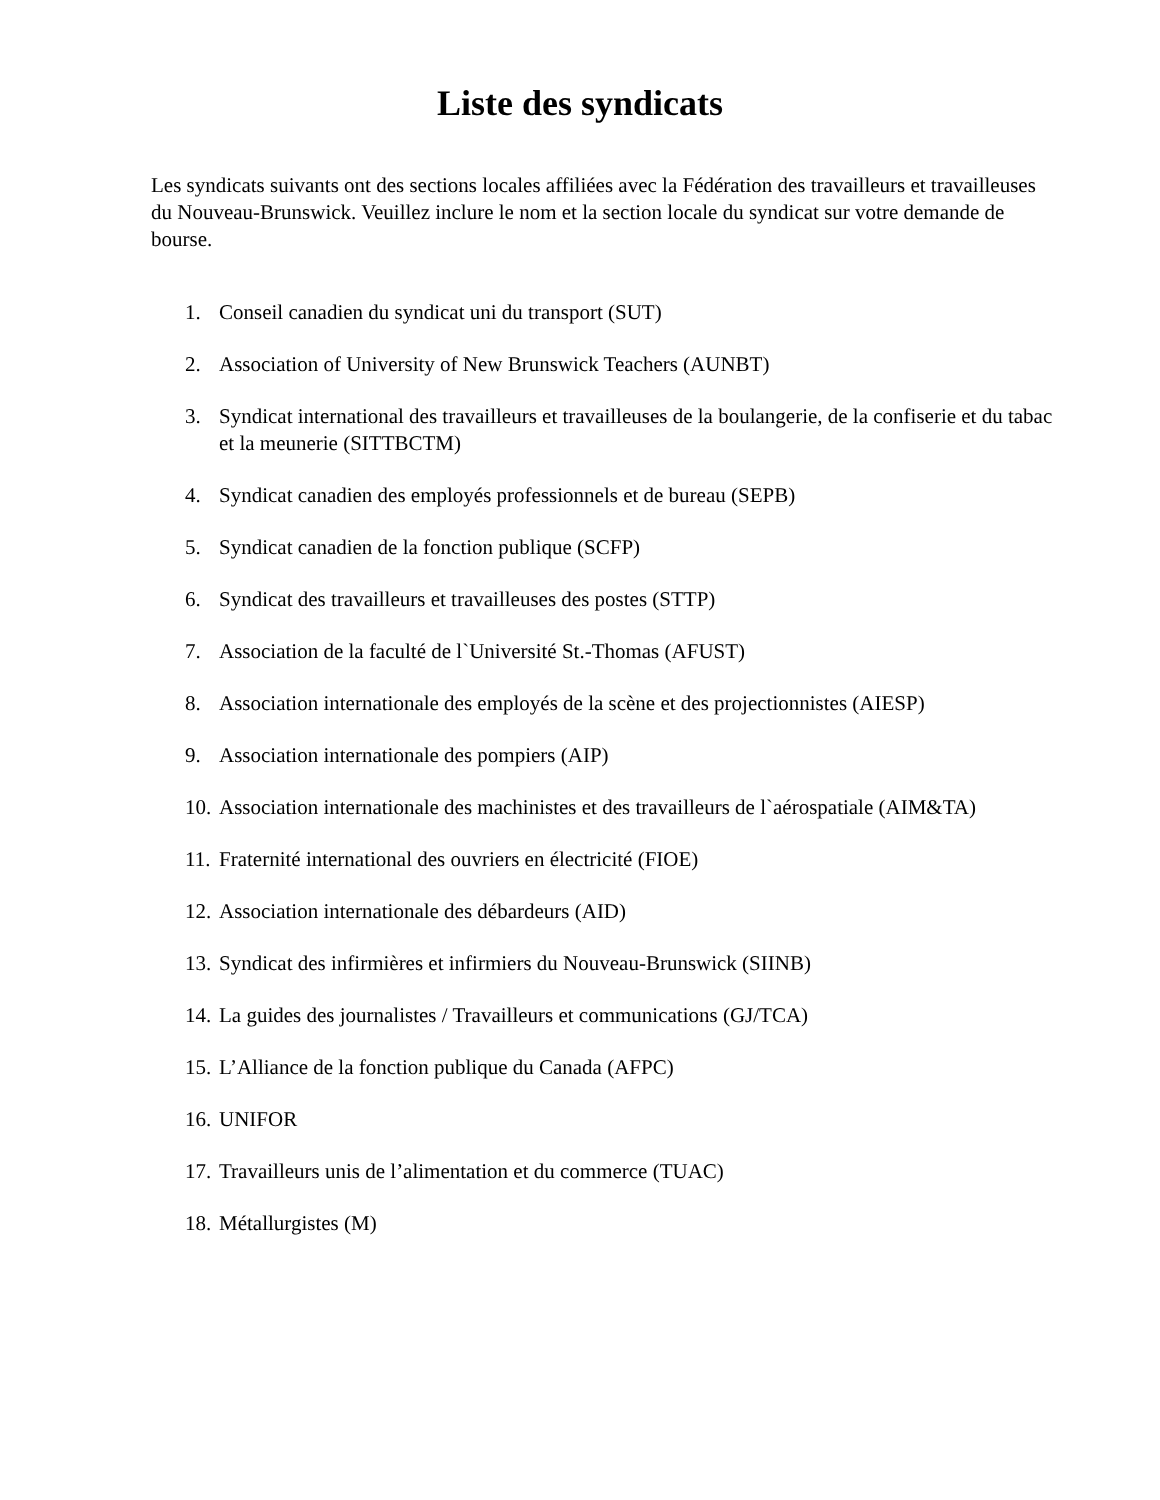Liste des syndicats
Les syndicats suivants ont des sections locales affiliées avec la Fédération des travailleurs et travailleuses du Nouveau-Brunswick. Veuillez inclure le nom et la section locale du syndicat sur votre demande de bourse.
1. Conseil canadien du syndicat uni du transport (SUT)
2. Association of University of New Brunswick Teachers (AUNBT)
3. Syndicat international des travailleurs et travailleuses de la boulangerie, de la confiserie et du tabac et la meunerie (SITTBCTM)
4. Syndicat canadien des employés professionnels et de bureau (SEPB)
5. Syndicat canadien de la fonction publique (SCFP)
6. Syndicat des travailleurs et travailleuses des postes (STTP)
7. Association de la faculté de l`Université St.-Thomas (AFUST)
8. Association internationale des employés de la scène et des projectionnistes (AIESP)
9. Association internationale des pompiers (AIP)
10. Association internationale des machinistes et des travailleurs de l`aérospatiale (AIM&TA)
11. Fraternité international des ouvriers en électricité (FIOE)
12. Association internationale des débardeurs (AID)
13. Syndicat des infirmières et infirmiers du Nouveau-Brunswick (SIINB)
14. La guides des journalistes / Travailleurs et communications (GJ/TCA)
15. L’Alliance de la fonction publique du Canada (AFPC)
16. UNIFOR
17. Travailleurs unis de l’alimentation et du commerce (TUAC)
18. Métallurgistes (M)